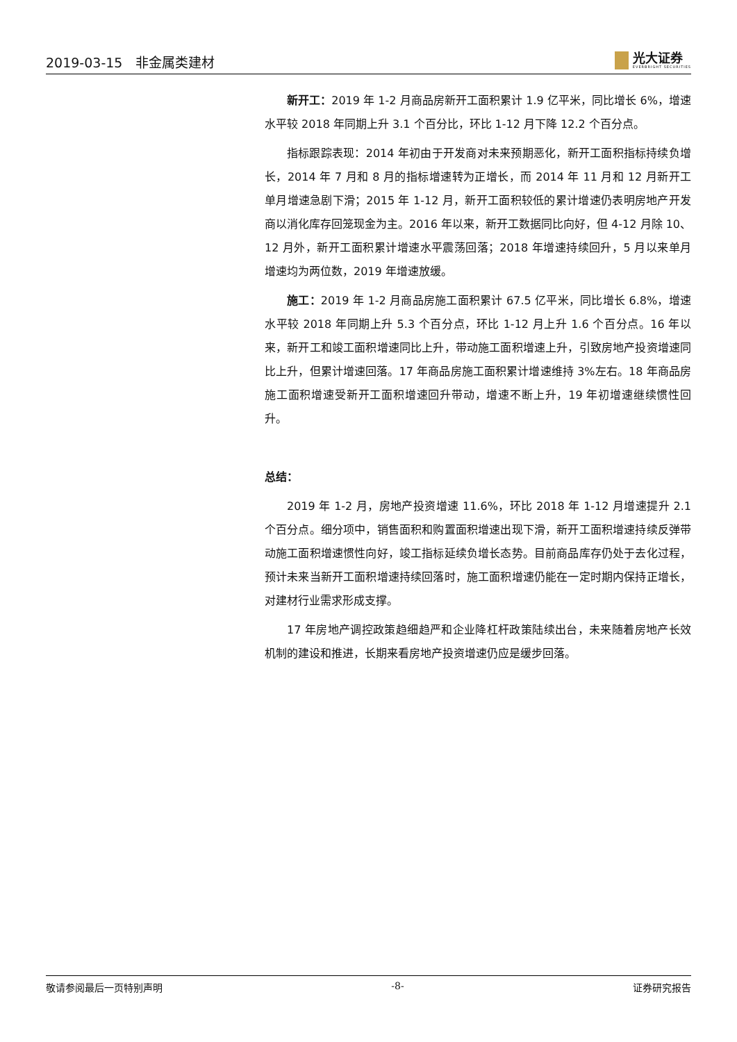2019-03-15 非金属类建材
光大证券
EVERBRIGHT SECURITIES
新开工：2019 年 1-2 月商品房新开工面积累计 1.9 亿平米，同比增长 6%，增速水平较 2018 年同期上升 3.1 个百分比，环比 1-12 月下降 12.2 个百分点。
指标跟踪表现：2014 年初由于开发商对未来预期恶化，新开工面积指标持续负增长，2014 年 7 月和 8 月的指标增速转为正增长，而 2014 年 11 月和 12 月新开工单月增速急剧下滑；2015 年 1-12 月，新开工面积较低的累计增速仍表明房地产开发商以消化库存回笼现金为主。2016 年以来，新开工数据同比向好，但 4-12 月除 10、12 月外，新开工面积累计增速水平震荡回落；2018 年增速持续回升，5 月以来单月增速均为两位数，2019 年增速放缓。
施工：2019 年 1-2 月商品房施工面积累计 67.5 亿平米，同比增长 6.8%，增速水平较 2018 年同期上升 5.3 个百分点，环比 1-12 月上升 1.6 个百分点。16 年以来，新开工和竣工面积增速同比上升，带动施工面积增速上升，引致房地产投资增速同比上升，但累计增速回落。17 年商品房施工面积累计增速维持 3%左右。18 年商品房施工面积增速受新开工面积增速回升带动，增速不断上升，19 年初增速继续惯性回升。
总结：
2019 年 1-2 月，房地产投资增速 11.6%，环比 2018 年 1-12 月增速提升 2.1 个百分点。细分项中，销售面积和购置面积增速出现下滑，新开工面积增速持续反弹带动施工面积增速惯性向好，竣工指标延续负增长态势。目前商品库存仍处于去化过程，预计未来当新开工面积增速持续回落时，施工面积增速仍能在一定时期内保持正增长，对建材行业需求形成支撑。
17 年房地产调控政策趋细趋严和企业降杠杆政策陆续出台，未来随着房地产长效机制的建设和推进，长期来看房地产投资增速仍应是缓步回落。
敬请参阅最后一页特别声明 -8- 证券研究报告